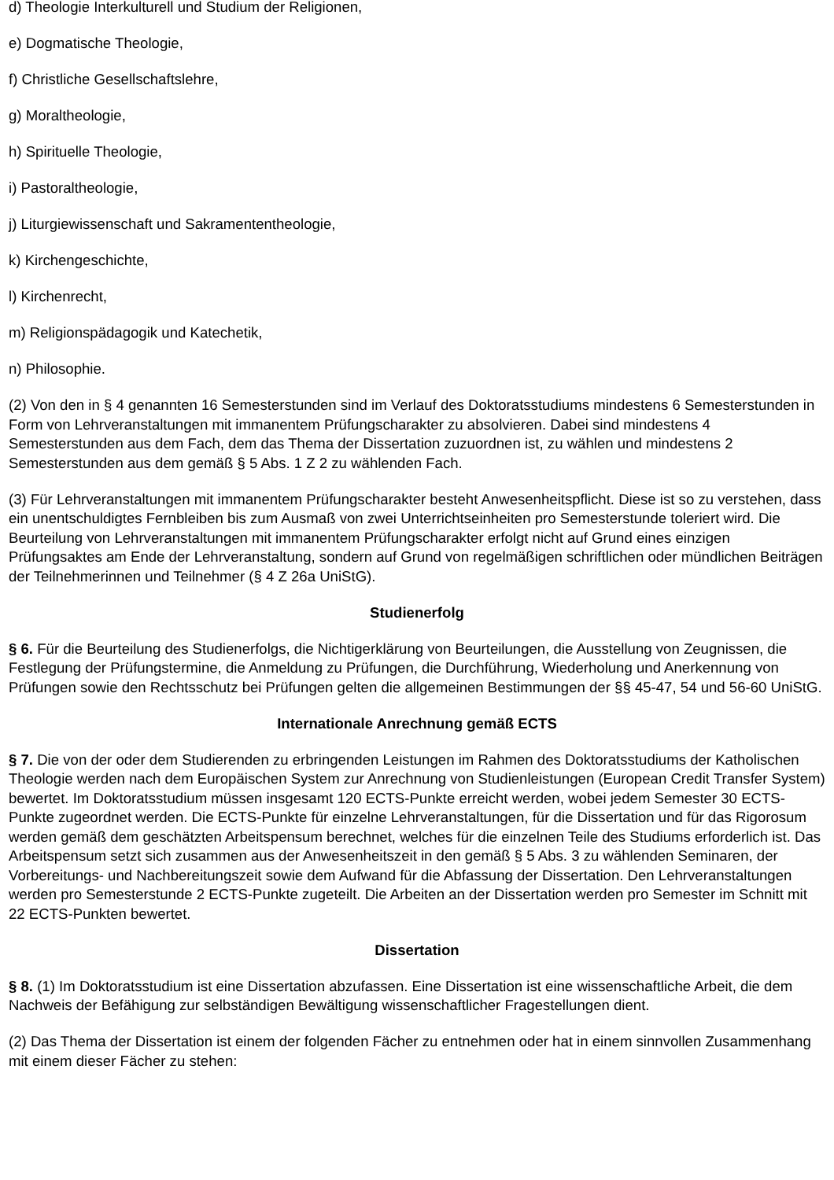d) Theologie Interkulturell und Studium der Religionen,
e) Dogmatische Theologie,
f) Christliche Gesellschaftslehre,
g) Moraltheologie,
h) Spirituelle Theologie,
i) Pastoraltheologie,
j) Liturgiewissenschaft und Sakramententheologie,
k) Kirchengeschichte,
l) Kirchenrecht,
m) Religionspädagogik und Katechetik,
n) Philosophie.
(2) Von den in § 4 genannten 16 Semesterstunden sind im Verlauf des Doktoratsstudiums mindestens 6 Semesterstunden in Form von Lehrveranstaltungen mit immanentem Prüfungscharakter zu absolvieren. Dabei sind mindestens 4 Semesterstunden aus dem Fach, dem das Thema der Dissertation zuzuordnen ist, zu wählen und mindestens 2 Semesterstunden aus dem gemäß § 5 Abs. 1 Z 2 zu wählenden Fach.
(3) Für Lehrveranstaltungen mit immanentem Prüfungscharakter besteht Anwesenheitspflicht. Diese ist so zu verstehen, dass ein unentschuldigtes Fernbleiben bis zum Ausmaß von zwei Unterrichtseinheiten pro Semesterstunde toleriert wird. Die Beurteilung von Lehrveranstaltungen mit immanentem Prüfungscharakter erfolgt nicht auf Grund eines einzigen Prüfungsaktes am Ende der Lehrveranstaltung, sondern auf Grund von regelmäßigen schriftlichen oder mündlichen Beiträgen der Teilnehmerinnen und Teilnehmer (§ 4 Z 26a UniStG).
Studienerfolg
§ 6. Für die Beurteilung des Studienerfolgs, die Nichtigerklärung von Beurteilungen, die Ausstellung von Zeugnissen, die Festlegung der Prüfungstermine, die Anmeldung zu Prüfungen, die Durchführung, Wiederholung und Anerkennung von Prüfungen sowie den Rechtsschutz bei Prüfungen gelten die allgemeinen Bestimmungen der §§ 45-47, 54 und 56-60 UniStG.
Internationale Anrechnung gemäß ECTS
§ 7. Die von der oder dem Studierenden zu erbringenden Leistungen im Rahmen des Doktoratsstudiums der Katholischen Theologie werden nach dem Europäischen System zur Anrechnung von Studienleistungen (European Credit Transfer System) bewertet. Im Doktoratsstudium müssen insgesamt 120 ECTS-Punkte erreicht werden, wobei jedem Semester 30 ECTS-Punkte zugeordnet werden. Die ECTS-Punkte für einzelne Lehrveranstaltungen, für die Dissertation und für das Rigorosum werden gemäß dem geschätzten Arbeitspensum berechnet, welches für die einzelnen Teile des Studiums erforderlich ist. Das Arbeitspensum setzt sich zusammen aus der Anwesenheitszeit in den gemäß § 5 Abs. 3 zu wählenden Seminaren, der Vorbereitungs- und Nachbereitungszeit sowie dem Aufwand für die Abfassung der Dissertation. Den Lehrveranstaltungen werden pro Semesterstunde 2 ECTS-Punkte zugeteilt. Die Arbeiten an der Dissertation werden pro Semester im Schnitt mit 22 ECTS-Punkten bewertet.
Dissertation
§ 8. (1) Im Doktoratsstudium ist eine Dissertation abzufassen. Eine Dissertation ist eine wissenschaftliche Arbeit, die dem Nachweis der Befähigung zur selbständigen Bewältigung wissenschaftlicher Fragestellungen dient.
(2) Das Thema der Dissertation ist einem der folgenden Fächer zu entnehmen oder hat in einem sinnvollen Zusammenhang mit einem dieser Fächer zu stehen: